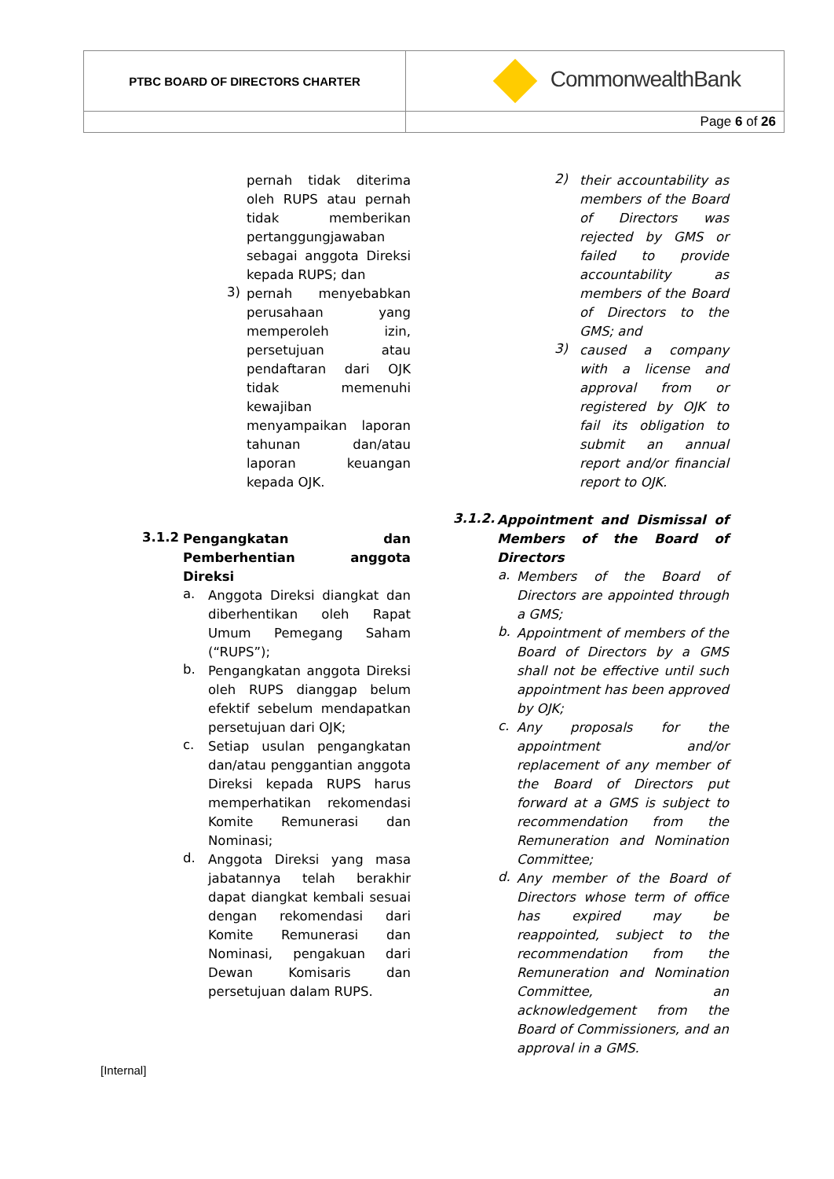| PTBC BOARD OF DIRECTORS CHARTER | CommonwealthBank |
| | Page 6 of 26 |
pernah tidak diterima oleh RUPS atau pernah tidak memberikan pertanggungjawaban sebagai anggota Direksi kepada RUPS; dan
3)
pernah menyebabkan perusahaan yang memperoleh izin, persetujuan atau pendaftaran dari OJK tidak memenuhi kewajiban menyampaikan laporan tahunan dan/atau laporan keuangan kepada OJK.
3.1.2
Pengangkatan dan Pemberhentian anggota Direksi
a.
Anggota Direksi diangkat dan diberhentikan oleh Rapat Umum Pemegang Saham (“RUPS”);
b.
Pengangkatan anggota Direksi oleh RUPS dianggap belum efektif sebelum mendapatkan persetujuan dari OJK;
c.
Setiap usulan pengangkatan dan/atau penggantian anggota Direksi kepada RUPS harus memperhatikan rekomendasi Komite Remunerasi dan Nominasi;
d.
Anggota Direksi yang masa jabatannya telah berakhir dapat diangkat kembali sesuai dengan rekomendasi dari Komite Remunerasi dan Nominasi, pengakuan dari Dewan Komisaris dan persetujuan dalam RUPS.
2)
their accountability as members of the Board of Directors was rejected by GMS or failed to provide accountability as members of the Board of Directors to the GMS; and
3)
caused a company with a license and approval from or registered by OJK to fail its obligation to submit an annual report and/or financial report to OJK.
3.1.2.
Appointment and Dismissal of Members of the Board of Directors
a.
Members of the Board of Directors are appointed through a GMS;
b.
Appointment of members of the Board of Directors by a GMS shall not be effective until such appointment has been approved by OJK;
c.
Any proposals for the appointment and/or replacement of any member of the Board of Directors put forward at a GMS is subject to recommendation from the Remuneration and Nomination Committee;
d.
Any member of the Board of Directors whose term of office has expired may be reappointed, subject to the recommendation from the Remuneration and Nomination Committee, an acknowledgement from the Board of Commissioners, and an approval in a GMS.
[Internal]